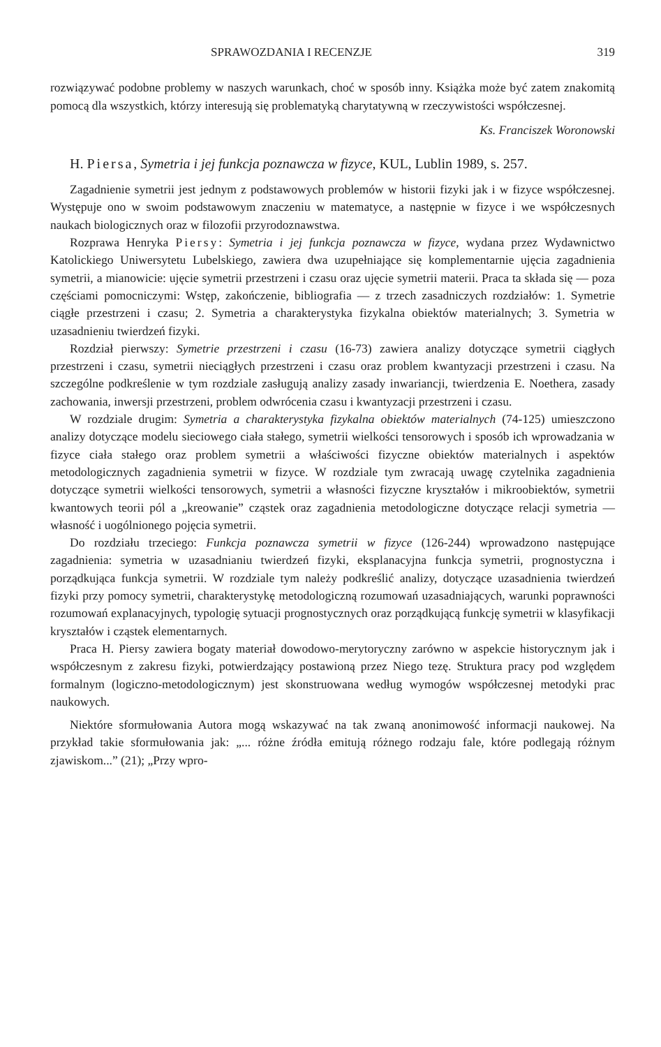SPRAWOZDANIA I RECENZJE 319
rozwiązywać podobne problemy w naszych warunkach, choć w sposób inny. Książka może być zatem znakomitą pomocą dla wszystkich, którzy interesują się problematyką charytatywną w rzeczywistości współczesnej.
Ks. Franciszek Woronowski
H. Piersa, Symetria i jej funkcja poznawcza w fizyce, KUL, Lublin 1989, s. 257.
Zagadnienie symetrii jest jednym z podstawowych problemów w historii fizyki jak i w fizyce współczesnej. Występuje ono w swoim podstawowym znaczeniu w matematyce, a następnie w fizyce i we współczesnych naukach biologicznych oraz w filozofii przyrodoznawstwa.
Rozprawa Henryka Piersy: Symetria i jej funkcja poznawcza w fizyce, wydana przez Wydawnictwo Katolickiego Uniwersytetu Lubelskiego, zawiera dwa uzupełniające się komplementarnie ujęcia zagadnienia symetrii, a mianowicie: ujęcie symetrii przestrzeni i czasu oraz ujęcie symetrii materii. Praca ta składa się — poza częściami pomocniczymi: Wstęp, zakończenie, bibliografia — z trzech zasadniczych rozdziałów: 1. Symetrie ciągłe przestrzeni i czasu; 2. Symetria a charakterystyka fizykalna obiektów materialnych; 3. Symetria w uzasadnieniu twierdzeń fizyki.
Rozdział pierwszy: Symetrie przestrzeni i czasu (16-73) zawiera analizy dotyczące symetrii ciągłych przestrzeni i czasu, symetrii nieciągłych przestrzeni i czasu oraz problem kwantyzacji przestrzeni i czasu. Na szczególne podkreślenie w tym rozdziale zasługują analizy zasady inwariancji, twierdzenia E. Noethera, zasady zachowania, inwersji przestrzeni, problem odwrócenia czasu i kwantyzacji przestrzeni i czasu.
W rozdziale drugim: Symetria a charakterystyka fizykalna obiektów materialnych (74-125) umieszczono analizy dotyczące modelu sieciowego ciała stałego, symetrii wielkości tensorowych i sposób ich wprowadzania w fizyce ciała stałego oraz problem symetrii a właściwości fizyczne obiektów materialnych i aspektów metodologicznych zagadnienia symetrii w fizyce. W rozdziale tym zwracają uwagę czytelnika zagadnienia dotyczące symetrii wielkości tensorowych, symetrii a własności fizyczne kryształów i mikroobiektów, symetrii kwantowych teorii pól a „kreowanie” cząstek oraz zagadnienia metodologiczne dotyczące relacji symetria — własność i uogólnionego pojęcia symetrii.
Do rozdziału trzeciego: Funkcja poznawcza symetrii w fizyce (126-244) wprowadzono następujące zagadnienia: symetria w uzasadnianiu twierdzeń fizyki, eksplanacyjna funkcja symetrii, prognostyczna i porządkująca funkcja symetrii. W rozdziale tym należy podkreślić analizy, dotyczące uzasadnienia twierdzeń fizyki przy pomocy symetrii, charakterystykę metodologiczną rozumowań uzasadniających, warunki poprawności rozumowań explanacyjnych, typologię sytuacji prognostycznych oraz porządkującą funkcję symetrii w klasyfikacji kryształów i cząstek elementarnych.
Praca H. Piersy zawiera bogaty materiał dowodowo-merytoryczny zarówno w aspekcie historycznym jak i współczesnym z zakresu fizyki, potwierdzający postawioną przez Niego tezę. Struktura pracy pod względem formalnym (logiczno-metodologicznym) jest skonstruowana według wymogów współczesnej metodyki prac naukowych.
Niektóre sformułowania Autora mogą wskazywać na tak zwaną anonimowość informacji naukowej. Na przykład takie sformułowania jak: „... różne źródła emitują różnego rodzaju fale, które podlegają różnym zjawiskom...” (21); „Przy wpro-